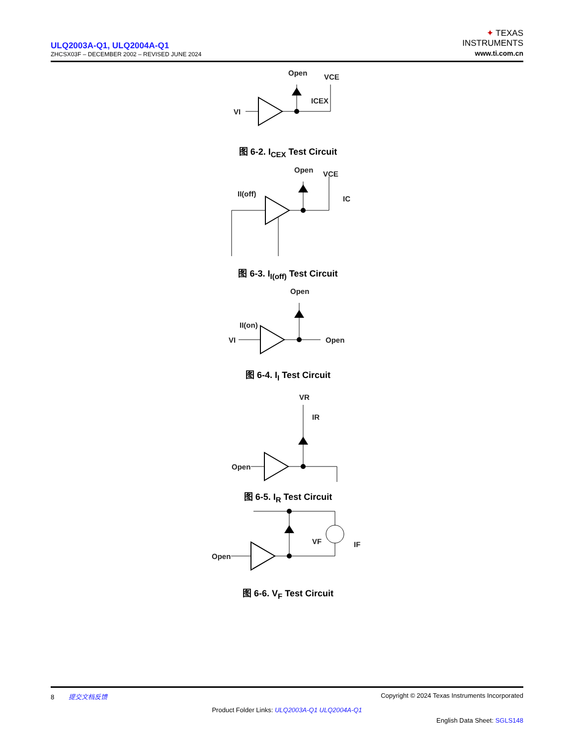ULQ2003A-Q1, ULQ2004A-Q1
ZHCSX03F – DECEMBER 2002 – REVISED JUNE 2024
✦ TEXAS
INSTRUMENTS
www.ti.com.cn
Open
VCE
ICEX
VI
图 6-2. I<sub>CEX</sub> Test Circuit
Open
VCE
IC
II(off)
图 6-3. I<sub>I(off)</sub> Test Circuit
Open
II(on)
VI
Open
图 6-4. I<sub>I</sub> Test Circuit
VR
IR
Open
图 6-5. I<sub>R</sub> Test Circuit
Open
VF
IF
图 6-6. V<sub>F</sub> Test Circuit
8 提交文档反馈 Copyright © 2024 Texas Instruments Incorporated
Product Folder Links: ULQ2003A-Q1 ULQ2004A-Q1
English Data Sheet: SGLS148